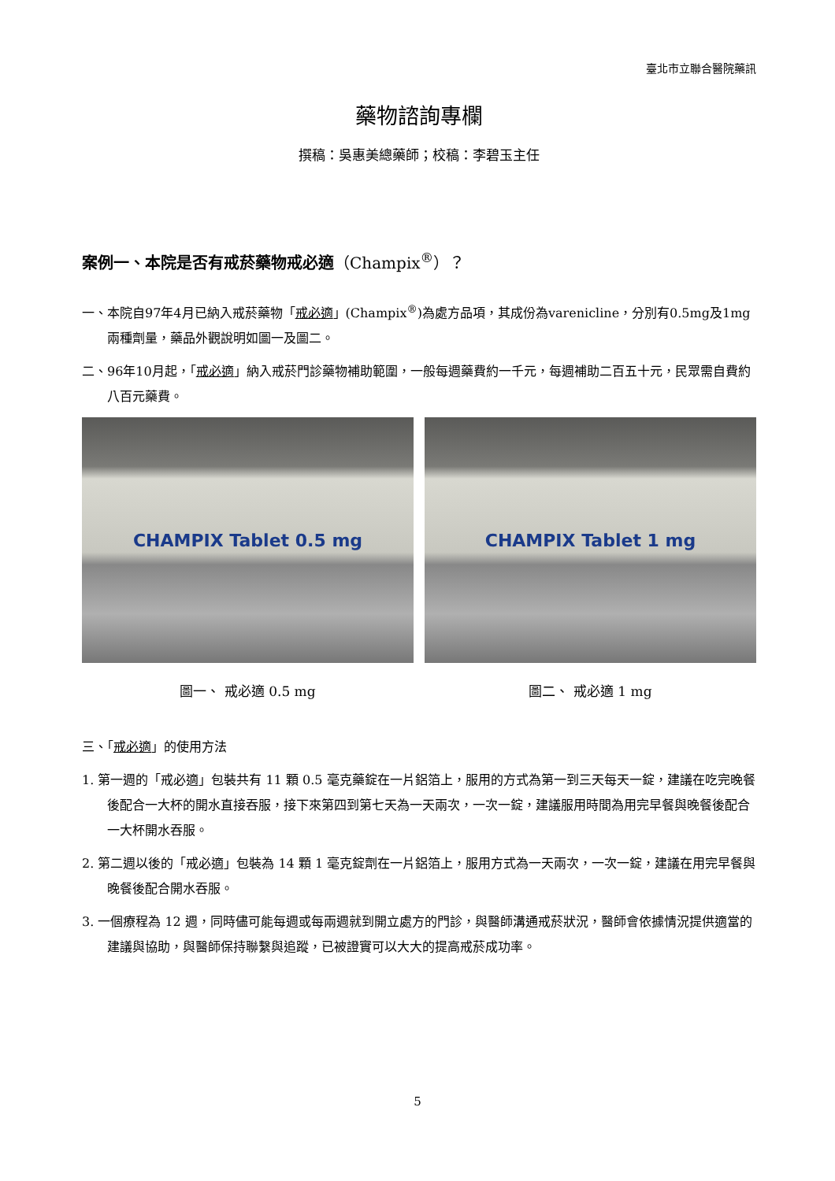臺北市立聯合醫院藥訊
藥物諮詢專欄
撰稿：吳惠美總藥師；校稿：李碧玉主任
案例一、本院是否有戒菸藥物戒必適（Champix<sup>®</sup>）？
一、本院自97年4月已納入戒菸藥物「戒必適」(Champix<sup>®</sup>)為處方品項，其成份為varenicline，分別有0.5mg及1mg兩種劑量，藥品外觀說明如圖一及圖二。
二、96年10月起，「戒必適」納入戒菸門診藥物補助範圍，一般每週藥費約一千元，每週補助二百五十元，民眾需自費約八百元藥費。
CHAMPIX Tablet 0.5 mg
圖一、 戒必適 0.5 mg
CHAMPIX Tablet 1 mg
圖二、 戒必適 1 mg
三、「戒必適」的使用方法
1. 第一週的「戒必適」包裝共有 11 顆 0.5 毫克藥錠在一片鋁箔上，服用的方式為第一到三天每天一錠，建議在吃完晚餐後配合一大杯的開水直接吞服，接下來第四到第七天為一天兩次，一次一錠，建議服用時間為用完早餐與晚餐後配合一大杯開水吞服。
2. 第二週以後的「戒必適」包裝為 14 顆 1 毫克錠劑在一片鋁箔上，服用方式為一天兩次，一次一錠，建議在用完早餐與晚餐後配合開水吞服。
3. 一個療程為 12 週，同時儘可能每週或每兩週就到開立處方的門診，與醫師溝通戒菸狀況，醫師會依據情況提供適當的建議與協助，與醫師保持聯繫與追蹤，已被證實可以大大的提高戒菸成功率。
5